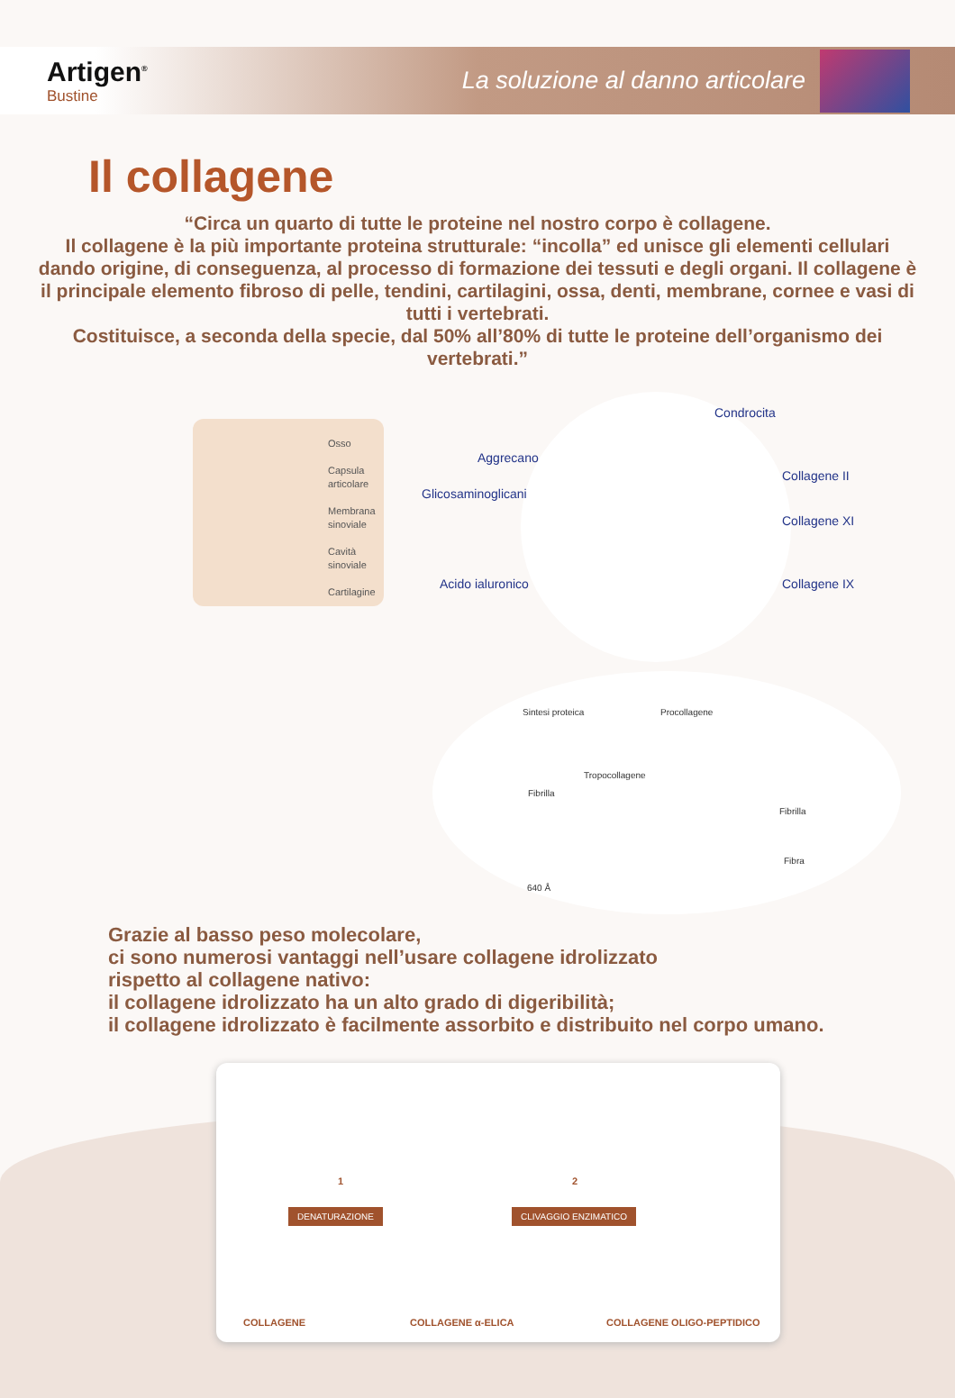Artigen<sup>®</sup>
Bustine
La soluzione al danno articolare
Il collagene
“Circa un quarto di tutte le proteine nel nostro corpo è collagene.
Il collagene è la più importante proteina strutturale: “incolla” ed unisce gli elementi cellulari dando origine, di conseguenza, al processo di formazione dei tessuti e degli organi. Il collagene è il principale elemento fibroso di pelle, tendini, cartilagini, ossa, denti, membrane, cornee e vasi di tutti i vertebrati.
Costituisce, a seconda della specie, dal 50% all’80% di tutte le proteine dell’organismo dei vertebrati.”
Osso
Capsula articolare
Membrana sinoviale
Cavità sinoviale
Cartilagine
Condrocita
Aggrecano
Collagene II
Glicosaminoglicani
Collagene XI
Acido ialuronico Collagene IX
Sintesi proteica Procollagene
Tropocollagene
Fibrilla
Fibrilla
Fibra
640 Å
Grazie al basso peso molecolare,
ci sono numerosi vantaggi nell’usare collagene idrolizzato
rispetto al collagene nativo:
il collagene idrolizzato ha un alto grado di digeribilità;
il collagene idrolizzato è facilmente assorbito e distribuito nel corpo umano.
1 2
DENATURAZIONE CLIVAGGIO ENZIMATICO
COLLAGENE COLLAGENE α-ELICA COLLAGENE OLIGO-PEPTIDICO